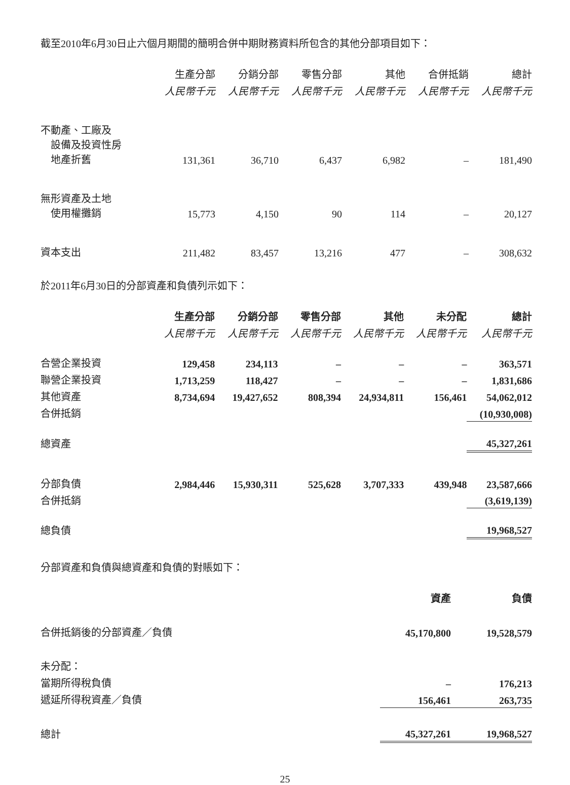截至2010年6月30日止六個月期間的簡明合併中期財務資料所包含的其他分部項目如下：
| | 生產分部 | 分銷分部 | 零售分部 | 其他 | 合併抵銷 | 總計 |
| --- | --- | --- | --- | --- | --- | --- |
| | 人民幣千元 | 人民幣千元 | 人民幣千元 | 人民幣千元 | 人民幣千元 | 人民幣千元 |
| 不動產、工廠及 設備及投資性房 地產折舊 | 131,361 | 36,710 | 6,437 | 6,982 | – | 181,490 |
| 無形資產及土地 使用權攤銷 | 15,773 | 4,150 | 90 | 114 | – | 20,127 |
| 資本支出 | 211,482 | 83,457 | 13,216 | 477 | – | 308,632 |
於2011年6月30日的分部資產和負債列示如下：
| | 生產分部 | 分銷分部 | 零售分部 | 其他 | 未分配 | 總計 |
| --- | --- | --- | --- | --- | --- | --- |
| | 人民幣千元 | 人民幣千元 | 人民幣千元 | 人民幣千元 | 人民幣千元 | 人民幣千元 |
| 合營企業投資 | 129,458 | 234,113 | – | – | – | 363,571 |
| 聯營企業投資 | 1,713,259 | 118,427 | – | – | – | 1,831,686 |
| 其他資產 | 8,734,694 | 19,427,652 | 808,394 | 24,934,811 | 156,461 | 54,062,012 |
| 合併抵銷 | | | | | | (10,930,008) |
| 總資產 | | | | | | 45,327,261 |
| 分部負債 | 2,984,446 | 15,930,311 | 525,628 | 3,707,333 | 439,948 | 23,587,666 |
| 合併抵銷 | | | | | | (3,619,139) |
| 總負債 | | | | | | 19,968,527 |
分部資產和負債與總資產和負債的對賬如下：
| | 資產 | 負債 |
| --- | --- | --- |
| 合併抵銷後的分部資產／負債 | 45,170,800 | 19,528,579 |
| 未分配： | | |
| 當期所得稅負債 | – | 176,213 |
| 遞延所得稅資產／負債 | 156,461 | 263,735 |
| 總計 | 45,327,261 | 19,968,527 |
25